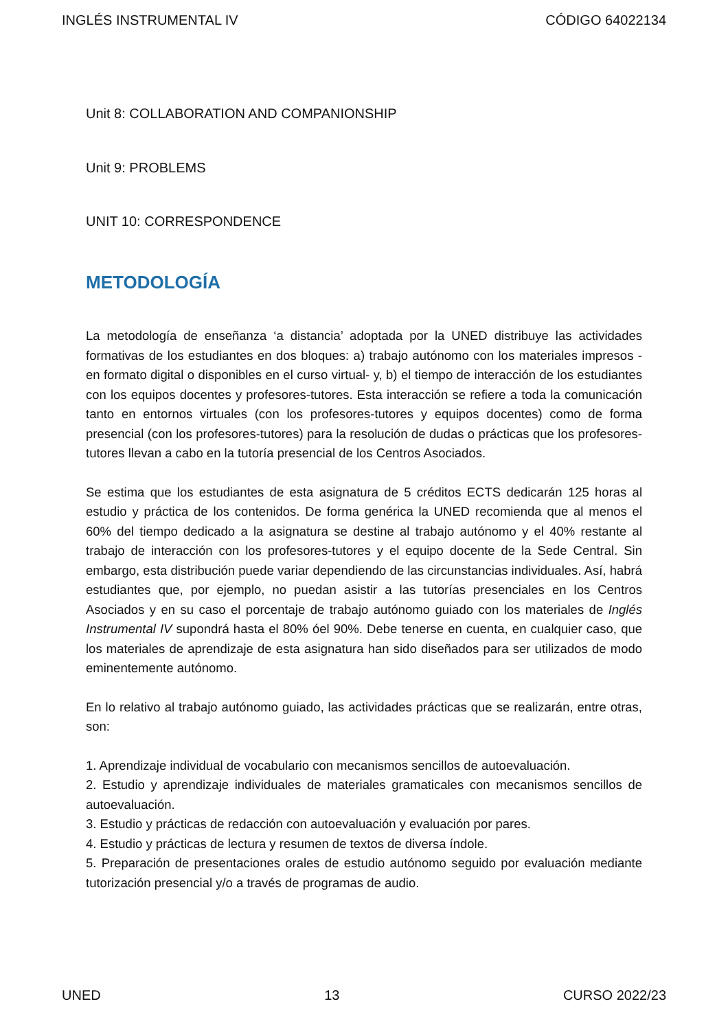INGLÉS INSTRUMENTAL IV CÓDIGO 64022134
Unit 8: COLLABORATION AND COMPANIONSHIP
Unit 9: PROBLEMS
UNIT 10: CORRESPONDENCE
METODOLOGÍA
La metodología de enseñanza ‘a distancia’ adoptada por la UNED distribuye las actividades formativas de los estudiantes en dos bloques: a) trabajo autónomo con los materiales impresos -en formato digital o disponibles en el curso virtual- y, b) el tiempo de interacción de los estudiantes con los equipos docentes y profesores-tutores. Esta interacción se refiere a toda la comunicación tanto en entornos virtuales (con los profesores-tutores y equipos docentes) como de forma presencial (con los profesores-tutores) para la resolución de dudas o prácticas que los profesores-tutores llevan a cabo en la tutoría presencial de los Centros Asociados.
Se estima que los estudiantes de esta asignatura de 5 créditos ECTS dedicarán 125 horas al estudio y práctica de los contenidos. De forma genérica la UNED recomienda que al menos el 60% del tiempo dedicado a la asignatura se destine al trabajo autónomo y el 40% restante al trabajo de interacción con los profesores-tutores y el equipo docente de la Sede Central. Sin embargo, esta distribución puede variar dependiendo de las circunstancias individuales. Así, habrá estudiantes que, por ejemplo, no puedan asistir a las tutorías presenciales en los Centros Asociados y en su caso el porcentaje de trabajo autónomo guiado con los materiales de Inglés Instrumental IV supondrá hasta el 80% óel 90%. Debe tenerse en cuenta, en cualquier caso, que los materiales de aprendizaje de esta asignatura han sido diseñados para ser utilizados de modo eminentemente autónomo.
En lo relativo al trabajo autónomo guiado, las actividades prácticas que se realizarán, entre otras, son:
1. Aprendizaje individual de vocabulario con mecanismos sencillos de autoevaluación.
2. Estudio y aprendizaje individuales de materiales gramaticales con mecanismos sencillos de autoevaluación.
3. Estudio y prácticas de redacción con autoevaluación y evaluación por pares.
4. Estudio y prácticas de lectura y resumen de textos de diversa índole.
5. Preparación de presentaciones orales de estudio autónomo seguido por evaluación mediante tutorización presencial y/o a través de programas de audio.
UNED 13 CURSO 2022/23